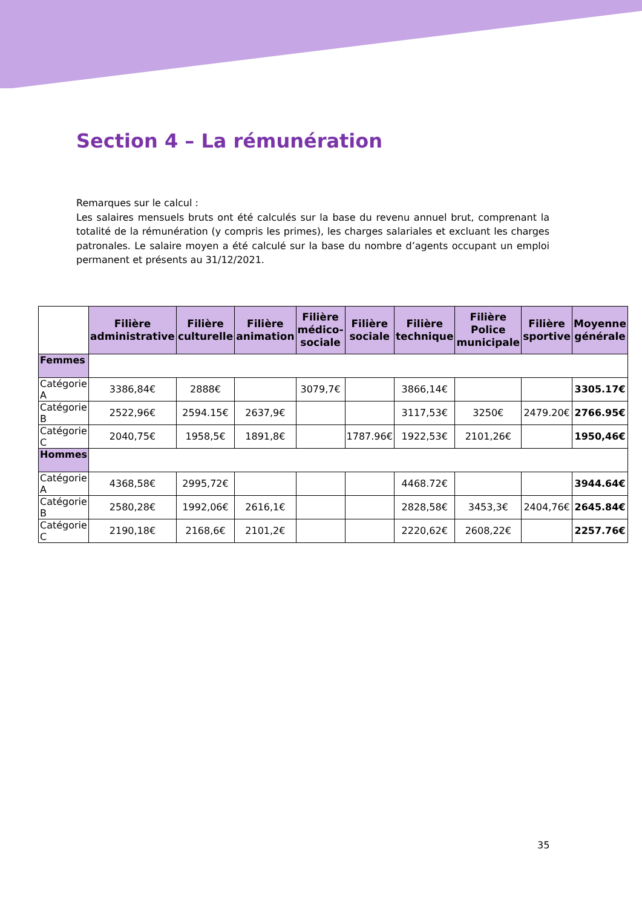Section 4 – La rémunération
Remarques sur le calcul :
Les salaires mensuels bruts ont été calculés sur la base du revenu annuel brut, comprenant la totalité de la rémunération (y compris les primes), les charges salariales et excluant les charges patronales. Le salaire moyen a été calculé sur la base du nombre d’agents occupant un emploi permanent et présents au 31/12/2021.
| | Filière administrative | Filière culturelle | Filière animation | Filière médico-sociale | Filière sociale | Filière technique | Filière Police municipale | Filière sportive | Moyenne générale |
| --- | --- | --- | --- | --- | --- | --- | --- | --- | --- |
| Femmes | | | | | | | | | |
| Catégorie A | 3386,84€ | 2888€ | | 3079,7€ | | 3866,14€ | | | 3305.17€ |
| Catégorie B | 2522,96€ | 2594.15€ | 2637,9€ | | | 3117,53€ | 3250€ | 2479.20€ | 2766.95€ |
| Catégorie C | 2040,75€ | 1958,5€ | 1891,8€ | | 1787.96€ | 1922,53€ | 2101,26€ | | 1950,46€ |
| Hommes | | | | | | | | | |
| Catégorie A | 4368,58€ | 2995,72€ | | | | 4468.72€ | | | 3944.64€ |
| Catégorie B | 2580,28€ | 1992,06€ | 2616,1€ | | | 2828,58€ | 3453,3€ | 2404,76€ | 2645.84€ |
| Catégorie C | 2190,18€ | 2168,6€ | 2101,2€ | | | 2220,62€ | 2608,22€ | | 2257.76€ |
35